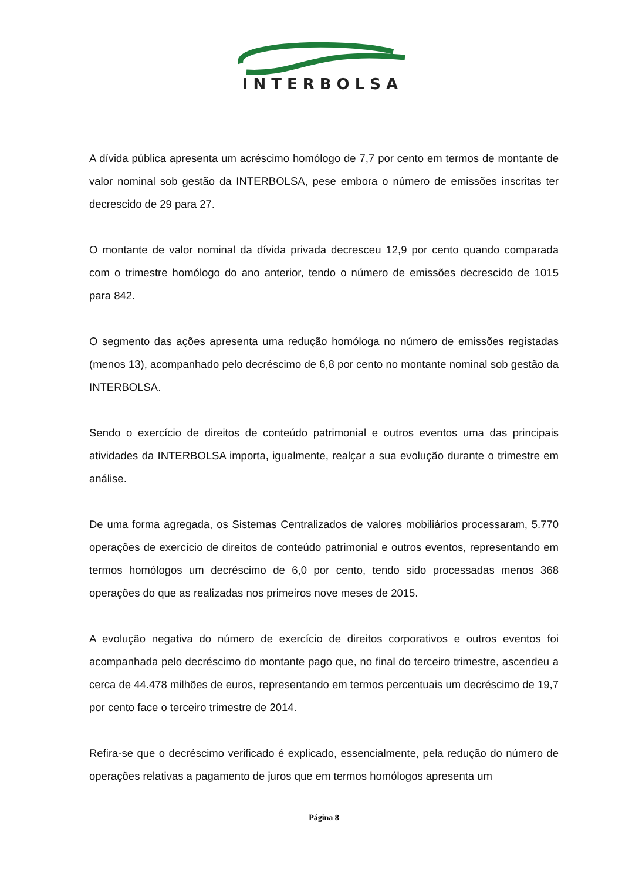INTERBOLSA
A dívida pública apresenta um acréscimo homólogo de 7,7 por cento em termos de montante de valor nominal sob gestão da INTERBOLSA, pese embora o número de emissões inscritas ter decrescido de 29 para 27.
O montante de valor nominal da dívida privada decresceu 12,9 por cento quando comparada com o trimestre homólogo do ano anterior, tendo o número de emissões decrescido de 1015 para 842.
O segmento das ações apresenta uma redução homóloga no número de emissões registadas (menos 13), acompanhado pelo decréscimo de 6,8 por cento no montante nominal sob gestão da INTERBOLSA.
Sendo o exercício de direitos de conteúdo patrimonial e outros eventos uma das principais atividades da INTERBOLSA importa, igualmente, realçar a sua evolução durante o trimestre em análise.
De uma forma agregada, os Sistemas Centralizados de valores mobiliários processaram, 5.770 operações de exercício de direitos de conteúdo patrimonial e outros eventos, representando em termos homólogos um decréscimo de 6,0 por cento, tendo sido processadas menos 368 operações do que as realizadas nos primeiros nove meses de 2015.
A evolução negativa do número de exercício de direitos corporativos e outros eventos foi acompanhada pelo decréscimo do montante pago que, no final do terceiro trimestre, ascendeu a cerca de 44.478 milhões de euros, representando em termos percentuais um decréscimo de 19,7 por cento face o terceiro trimestre de 2014.
Refira-se que o decréscimo verificado é explicado, essencialmente, pela redução do número de operações relativas a pagamento de juros que em termos homólogos apresenta um
Página 8